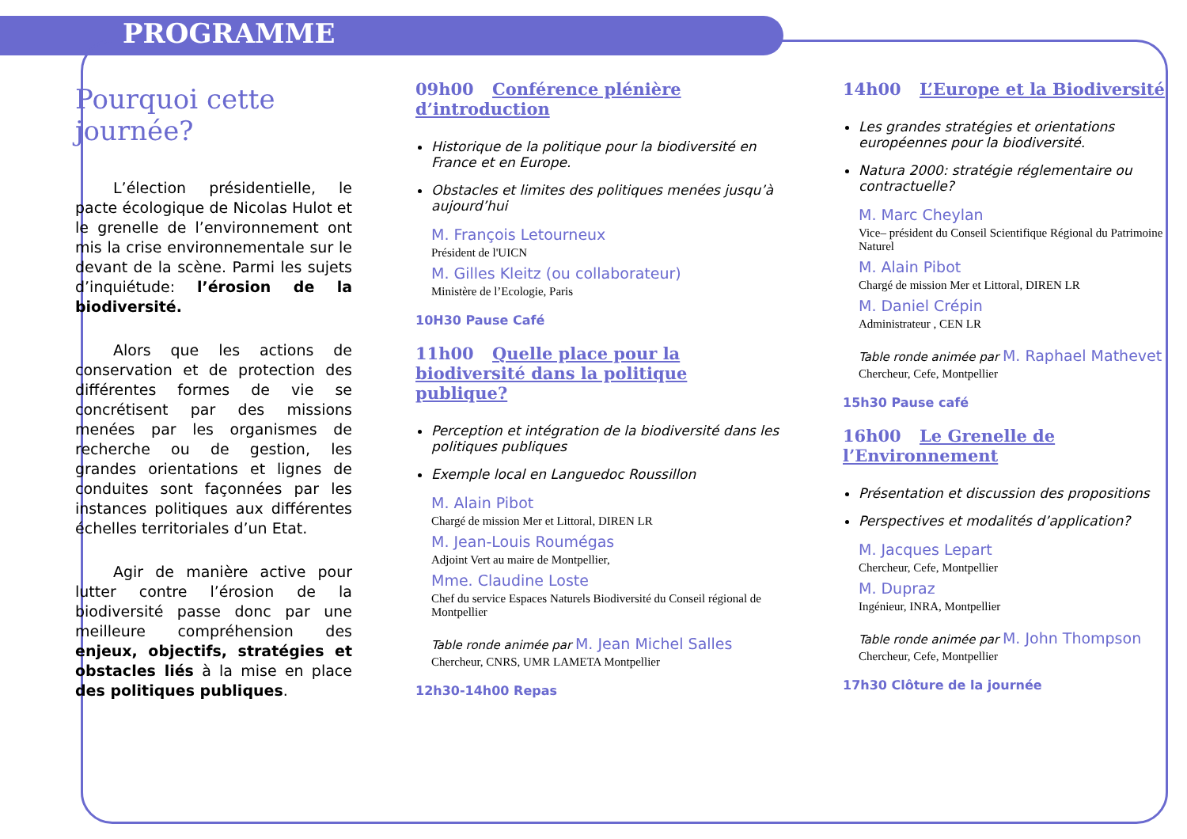PROGRAMME
Pourquoi cette journée?
L’élection présidentielle, le pacte écologique de Nicolas Hulot et le grenelle de l’environnement ont mis la crise environnementale sur le devant de la scène. Parmi les sujets d’inquiétude: l’érosion de la biodiversité.
Alors que les actions de conservation et de protection des différentes formes de vie se concrétisent par des missions menées par les organismes de recherche ou de gestion, les grandes orientations et lignes de conduites sont façonnées par les instances politiques aux différentes échelles territoriales d’un Etat.
Agir de manière active pour lutter contre l’érosion de la biodiversité passe donc par une meilleure compréhension des enjeux, objectifs, stratégies et obstacles liés à la mise en place des politiques publiques.
09h00 Conférence plénière d’introduction
Historique de la politique pour la biodiversité en France et en Europe.
Obstacles et limites des politiques menées jusqu’à aujourd’hui
M. François Letourneux
Président de l'UICN
M. Gilles Kleitz (ou collaborateur)
Ministère de l’Ecologie, Paris
10H30 Pause Café
11h00 Quelle place pour la biodiversité dans la politique publique?
Perception et intégration de la biodiversité dans les politiques publiques
Exemple local en Languedoc Roussillon
M. Alain Pibot
Chargé de mission Mer et Littoral, DIREN LR
M. Jean-Louis Roumégas
Adjoint Vert au maire de Montpellier,
Mme. Claudine Loste
Chef du service Espaces Naturels Biodiversité du Conseil régional de Montpellier
Table ronde animée par M. Jean Michel Salles
Chercheur, CNRS, UMR LAMETA Montpellier
12h30-14h00 Repas
14h00 L’Europe et la Biodiversité
Les grandes stratégies et orientations européennes pour la biodiversité.
Natura 2000: stratégie réglementaire ou contractuelle?
M. Marc Cheylan
Vice– président du Conseil Scientifique Régional du Patrimoine Naturel
M. Alain Pibot
Chargé de mission Mer et Littoral, DIREN LR
M. Daniel Crépin
Administrateur , CEN LR
Table ronde animée par M. Raphael Mathevet
Chercheur, Cefe, Montpellier
15h30 Pause café
16h00 Le Grenelle de l’Environnement
Présentation et discussion des propositions
Perspectives et modalités d’application?
M. Jacques Lepart
Chercheur, Cefe, Montpellier
M. Dupraz
Ingénieur, INRA, Montpellier
Table ronde animée par M. John Thompson
Chercheur, Cefe, Montpellier
17h30 Clôture de la journée